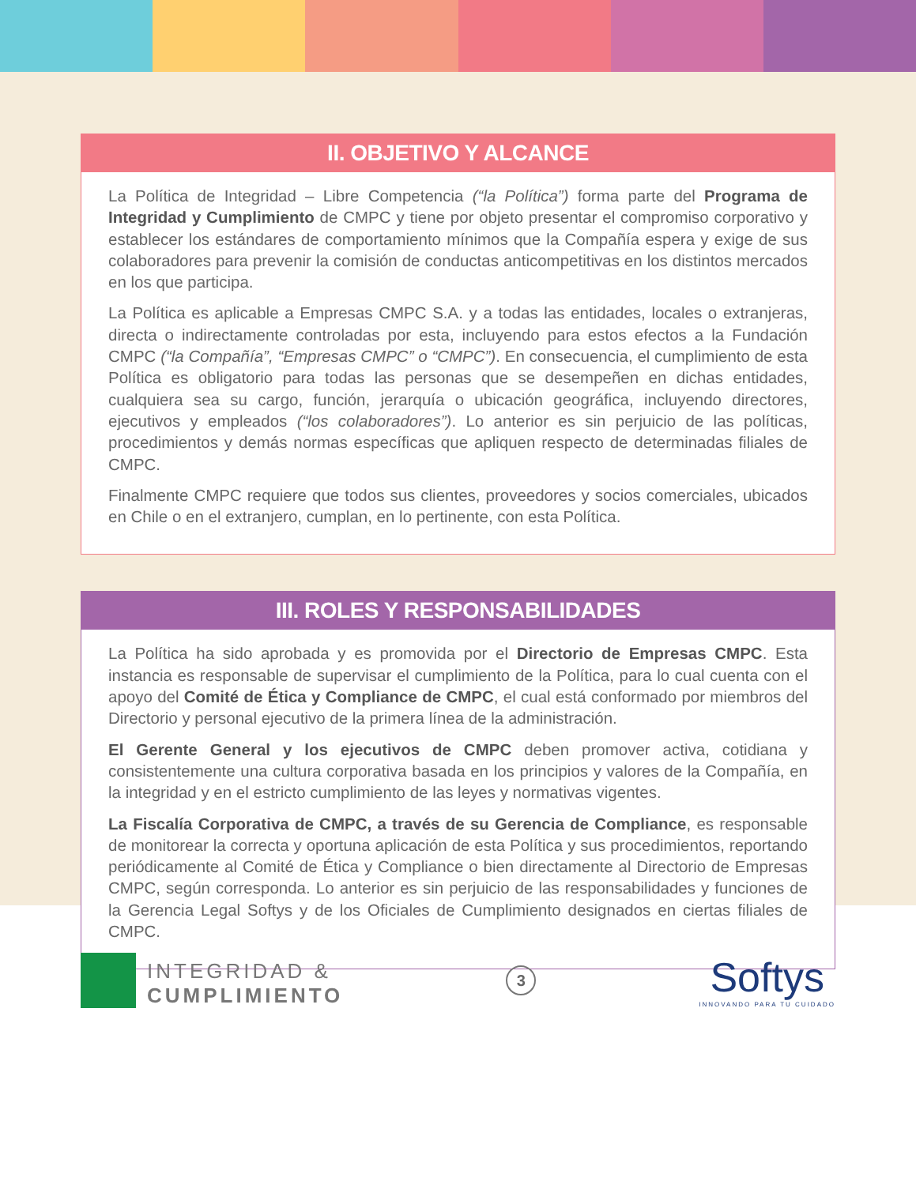II. OBJETIVO Y ALCANCE
La Política de Integridad – Libre Competencia (“la Política”) forma parte del Programa de Integridad y Cumplimiento de CMPC y tiene por objeto presentar el compromiso corporativo y establecer los estándares de comportamiento mínimos que la Compañía espera y exige de sus colaboradores para prevenir la comisión de conductas anticompetitivas en los distintos mercados en los que participa.
La Política es aplicable a Empresas CMPC S.A. y a todas las entidades, locales o extranjeras, directa o indirectamente controladas por esta, incluyendo para estos efectos a la Fundación CMPC (“la Compañía”, “Empresas CMPC” o “CMPC”). En consecuencia, el cumplimiento de esta Política es obligatorio para todas las personas que se desempeñen en dichas entidades, cualquiera sea su cargo, función, jerarquía o ubicación geográfica, incluyendo directores, ejecutivos y empleados (“los colaboradores”). Lo anterior es sin perjuicio de las políticas, procedimientos y demás normas específicas que apliquen respecto de determinadas filiales de CMPC.
Finalmente CMPC requiere que todos sus clientes, proveedores y socios comerciales, ubicados en Chile o en el extranjero, cumplan, en lo pertinente, con esta Política.
III. ROLES Y RESPONSABILIDADES
La Política ha sido aprobada y es promovida por el Directorio de Empresas CMPC. Esta instancia es responsable de supervisar el cumplimiento de la Política, para lo cual cuenta con el apoyo del Comité de Ética y Compliance de CMPC, el cual está conformado por miembros del Directorio y personal ejecutivo de la primera línea de la administración.
El Gerente General y los ejecutivos de CMPC deben promover activa, cotidiana y consistentemente una cultura corporativa basada en los principios y valores de la Compañía, en la integridad y en el estricto cumplimiento de las leyes y normativas vigentes.
La Fiscalía Corporativa de CMPC, a través de su Gerencia de Compliance, es responsable de monitorear la correcta y oportuna aplicación de esta Política y sus procedimientos, reportando periódicamente al Comité de Ética y Compliance o bien directamente al Directorio de Empresas CMPC, según corresponda. Lo anterior es sin perjuicio de las responsabilidades y funciones de la Gerencia Legal Softys y de los Oficiales de Cumplimiento designados en ciertas filiales de CMPC.
INTEGRIDAD &
CUMPLIMIENTO
3
Softys
INNOVANDO PARA TU CUIDADO